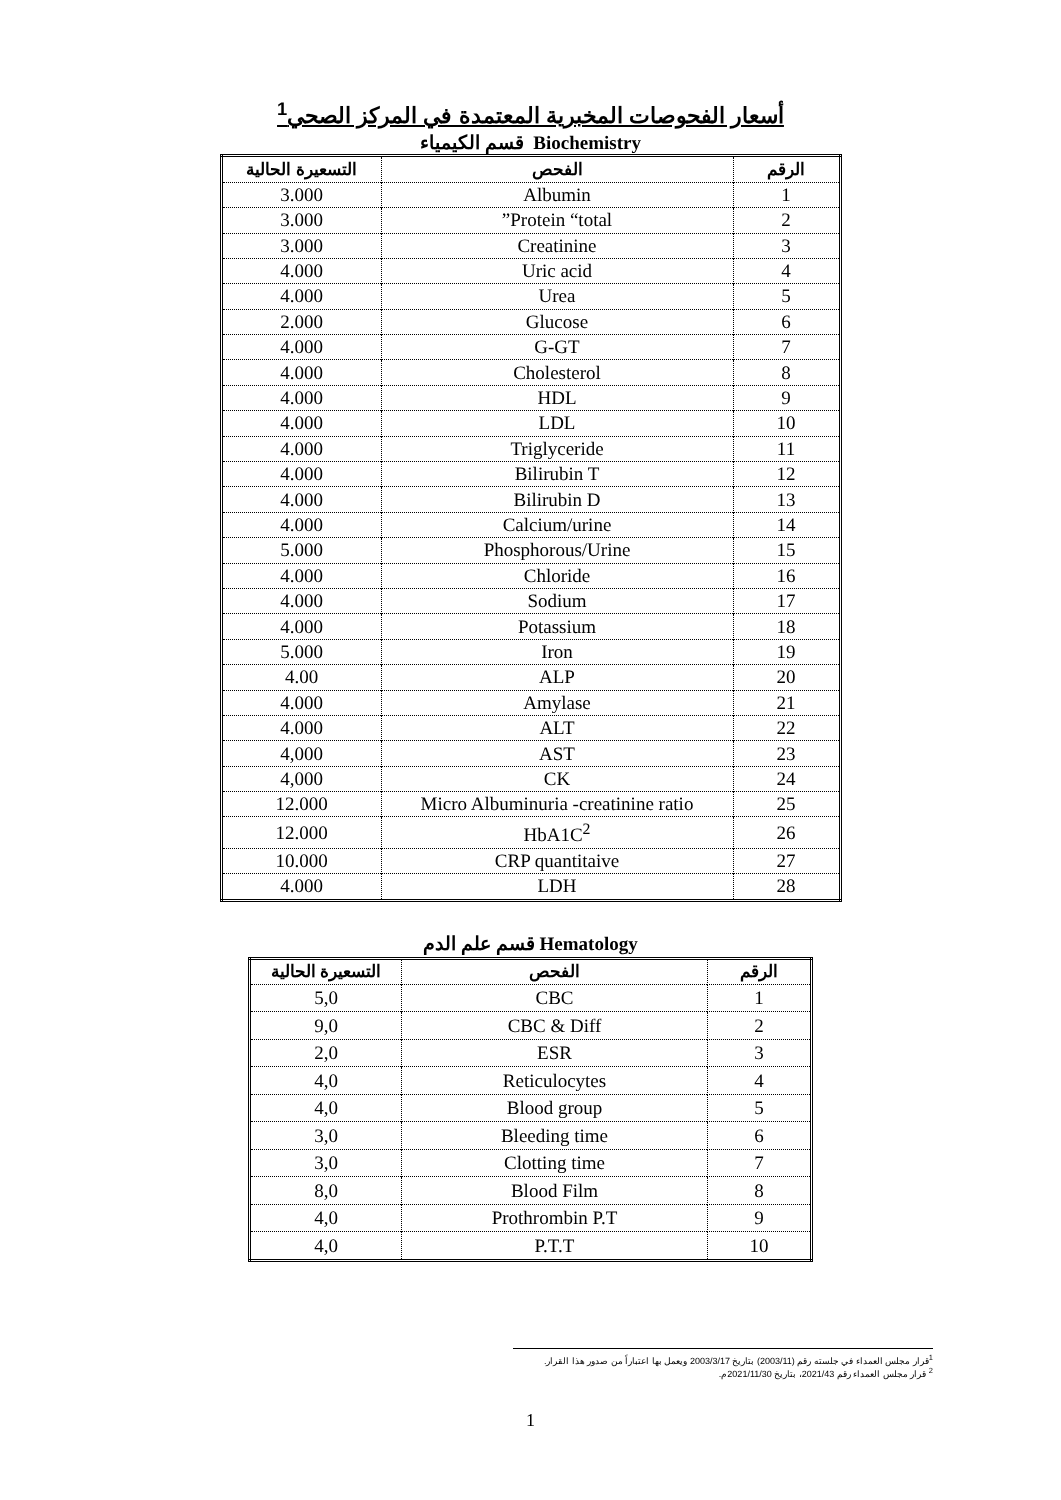أسعار الفحوصات المخبرية المعتمدة في المركز الصحي<sup>1</sup>
قسم الكيمياء Biochemistry
| الرقم | الفحص | التسعيرة الحالية |
| --- | --- | --- |
| 1 | Albumin | 3.000 |
| 2 | Protein “total” | 3.000 |
| 3 | Creatinine | 3.000 |
| 4 | Uric acid | 4.000 |
| 5 | Urea | 4.000 |
| 6 | Glucose | 2.000 |
| 7 | G-GT | 4.000 |
| 8 | Cholesterol | 4.000 |
| 9 | HDL | 4.000 |
| 10 | LDL | 4.000 |
| 11 | Triglyceride | 4.000 |
| 12 | Bilirubin T | 4.000 |
| 13 | Bilirubin D | 4.000 |
| 14 | Calcium/urine | 4.000 |
| 15 | Phosphorous/Urine | 5.000 |
| 16 | Chloride | 4.000 |
| 17 | Sodium | 4.000 |
| 18 | Potassium | 4.000 |
| 19 | Iron | 5.000 |
| 20 | ALP | 4.00 |
| 21 | Amylase | 4.000 |
| 22 | ALT | 4.000 |
| 23 | AST | 4,000 |
| 24 | CK | 4,000 |
| 25 | Micro Albuminuria -creatinine ratio | 12.000 |
| 26 | HbA1C<sup>2</sup> | 12.000 |
| 27 | CRP quantitaive | 10.000 |
| 28 | LDH | 4.000 |
قسم علم الدم Hematology
| الرقم | الفحص | التسعيرة الحالية |
| --- | --- | --- |
| 1 | CBC | 5,0 |
| 2 | CBC & Diff | 9,0 |
| 3 | ESR | 2,0 |
| 4 | Reticulocytes | 4,0 |
| 5 | Blood group | 4,0 |
| 6 | Bleeding time | 3,0 |
| 7 | Clotting time | 3,0 |
| 8 | Blood Film | 8,0 |
| 9 | Prothrombin P.T | 4,0 |
| 10 | P.T.T | 4,0 |
<sup>1</sup> قرار مجلس العمداء في جلسته رقم (2003/11) بتاريخ 2003/3/17 ويعمل بها اعتباراً من صدور هذا القرار.
<sup>2</sup> قرار مجلس العمداء رقم 2021/43، بتاريخ 2021/11/30م.
1